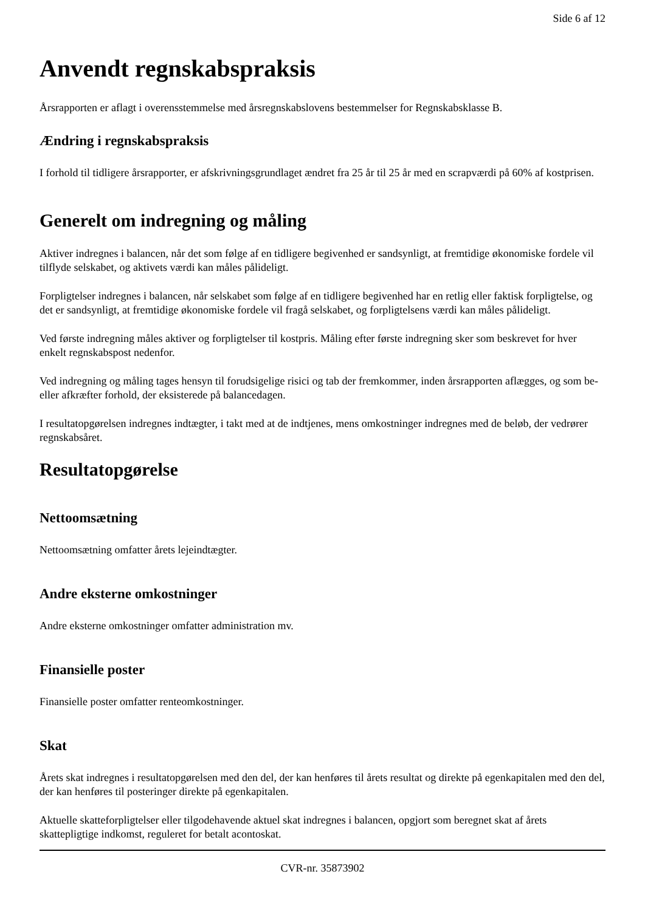Side 6 af 12
Anvendt regnskabspraksis
Årsrapporten er aflagt i overensstemmelse med årsregnskabslovens bestemmelser for Regnskabsklasse B.
Ændring i regnskabspraksis
I forhold til tidligere årsrapporter, er afskrivningsgrundlaget ændret fra 25 år til 25 år med en scrapværdi på 60% af kostprisen.
Generelt om indregning og måling
Aktiver indregnes i balancen, når det som følge af en tidligere begivenhed er sandsynligt, at fremtidige økonomiske fordele vil tilflyde selskabet, og aktivets værdi kan måles pålideligt.
Forpligtelser indregnes i balancen, når selskabet som følge af en tidligere begivenhed har en retlig eller faktisk forpligtelse, og det er sandsynligt, at fremtidige økonomiske fordele vil fragå selskabet, og forpligtelsens værdi kan måles pålideligt.
Ved første indregning måles aktiver og forpligtelser til kostpris. Måling efter første indregning sker som beskrevet for hver enkelt regnskabspost nedenfor.
Ved indregning og måling tages hensyn til forudsigelige risici og tab der fremkommer, inden årsrapporten aflægges, og som be- eller afkræfter forhold, der eksisterede på balancedagen.
I resultatopgørelsen indregnes indtægter, i takt med at de indtjenes, mens omkostninger indregnes med de beløb, der vedrører regnskabsåret.
Resultatopgørelse
Nettoomsætning
Nettoomsætning omfatter årets lejeindtægter.
Andre eksterne omkostninger
Andre eksterne omkostninger omfatter administration mv.
Finansielle poster
Finansielle poster omfatter renteomkostninger.
Skat
Årets skat indregnes i resultatopgørelsen med den del, der kan henføres til årets resultat og direkte på egenkapitalen med den del, der kan henføres til posteringer direkte på egenkapitalen.
Aktuelle skatteforpligtelser eller tilgodehavende aktuel skat indregnes i balancen, opgjort som beregnet skat af årets skattepligtige indkomst, reguleret for betalt acontoskat.
CVR-nr. 35873902